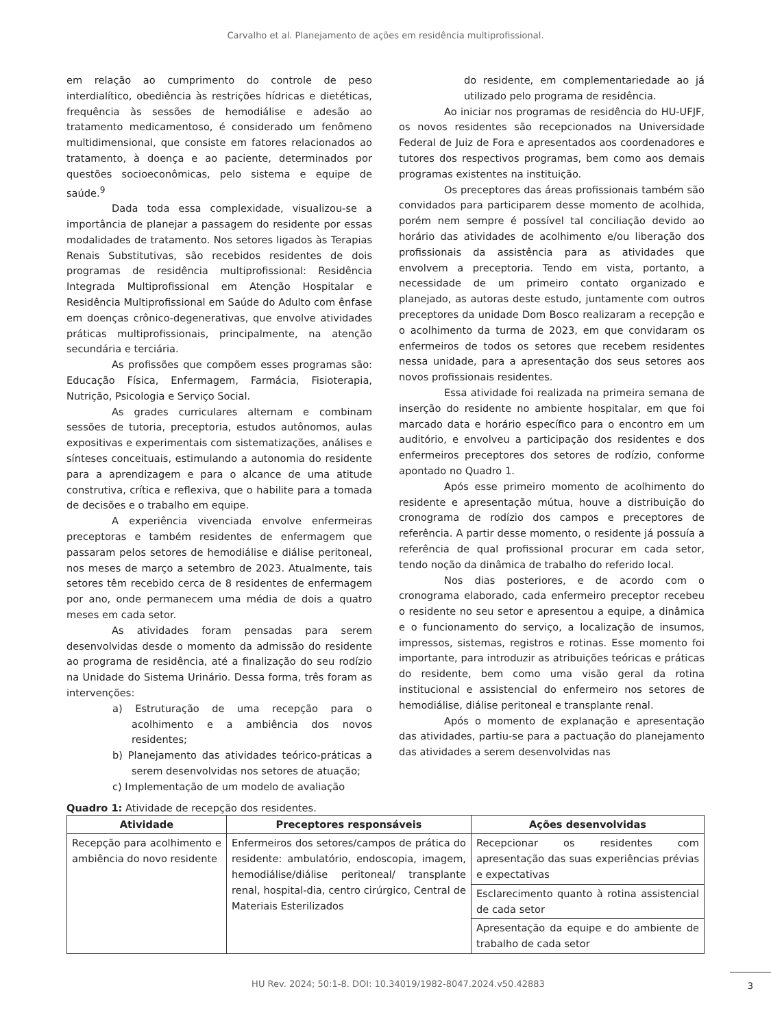Carvalho et al. Planejamento de ações em residência multiprofissional.
em relação ao cumprimento do controle de peso interdialítico, obediência às restrições hídricas e dietéticas, frequência às sessões de hemodiálise e adesão ao tratamento medicamentoso, é considerado um fenômeno multidimensional, que consiste em fatores relacionados ao tratamento, à doença e ao paciente, determinados por questões socioeconômicas, pelo sistema e equipe de saúde.<sup>9</sup>
Dada toda essa complexidade, visualizou-se a importância de planejar a passagem do residente por essas modalidades de tratamento. Nos setores ligados às Terapias Renais Substitutivas, são recebidos residentes de dois programas de residência multiprofissional: Residência Integrada Multiprofissional em Atenção Hospitalar e Residência Multiprofissional em Saúde do Adulto com ênfase em doenças crônico-degenerativas, que envolve atividades práticas multiprofissionais, principalmente, na atenção secundária e terciária.
As profissões que compõem esses programas são: Educação Física, Enfermagem, Farmácia, Fisioterapia, Nutrição, Psicologia e Serviço Social.
As grades curriculares alternam e combinam sessões de tutoria, preceptoria, estudos autônomos, aulas expositivas e experimentais com sistematizações, análises e sínteses conceituais, estimulando a autonomia do residente para a aprendizagem e para o alcance de uma atitude construtiva, crítica e reflexiva, que o habilite para a tomada de decisões e o trabalho em equipe.
A experiência vivenciada envolve enfermeiras preceptoras e também residentes de enfermagem que passaram pelos setores de hemodiálise e diálise peritoneal, nos meses de março a setembro de 2023. Atualmente, tais setores têm recebido cerca de 8 residentes de enfermagem por ano, onde permanecem uma média de dois a quatro meses em cada setor.
As atividades foram pensadas para serem desenvolvidas desde o momento da admissão do residente ao programa de residência, até a finalização do seu rodízio na Unidade do Sistema Urinário. Dessa forma, três foram as intervenções:
a) Estruturação de uma recepção para o acolhimento e a ambiência dos novos residentes;
b) Planejamento das atividades teórico-práticas a serem desenvolvidas nos setores de atuação;
c) Implementação de um modelo de avaliação
do residente, em complementariedade ao já utilizado pelo programa de residência.
Ao iniciar nos programas de residência do HU-UFJF, os novos residentes são recepcionados na Universidade Federal de Juiz de Fora e apresentados aos coordenadores e tutores dos respectivos programas, bem como aos demais programas existentes na instituição.
Os preceptores das áreas profissionais também são convidados para participarem desse momento de acolhida, porém nem sempre é possível tal conciliação devido ao horário das atividades de acolhimento e/ou liberação dos profissionais da assistência para as atividades que envolvem a preceptoria. Tendo em vista, portanto, a necessidade de um primeiro contato organizado e planejado, as autoras deste estudo, juntamente com outros preceptores da unidade Dom Bosco realizaram a recepção e o acolhimento da turma de 2023, em que convidaram os enfermeiros de todos os setores que recebem residentes nessa unidade, para a apresentação dos seus setores aos novos profissionais residentes.
Essa atividade foi realizada na primeira semana de inserção do residente no ambiente hospitalar, em que foi marcado data e horário específico para o encontro em um auditório, e envolveu a participação dos residentes e dos enfermeiros preceptores dos setores de rodízio, conforme apontado no Quadro 1.
Após esse primeiro momento de acolhimento do residente e apresentação mútua, houve a distribuição do cronograma de rodízio dos campos e preceptores de referência. A partir desse momento, o residente já possuía a referência de qual profissional procurar em cada setor, tendo noção da dinâmica de trabalho do referido local.
Nos dias posteriores, e de acordo com o cronograma elaborado, cada enfermeiro preceptor recebeu o residente no seu setor e apresentou a equipe, a dinâmica e o funcionamento do serviço, a localização de insumos, impressos, sistemas, registros e rotinas. Esse momento foi importante, para introduzir as atribuições teóricas e práticas do residente, bem como uma visão geral da rotina institucional e assistencial do enfermeiro nos setores de hemodiálise, diálise peritoneal e transplante renal.
Após o momento de explanação e apresentação das atividades, partiu-se para a pactuação do planejamento das atividades a serem desenvolvidas nas
Quadro 1: Atividade de recepção dos residentes.
| Atividade | Preceptores responsáveis | Ações desenvolvidas |
| --- | --- | --- |
| Recepção para acolhimento e ambiência do novo residente | Enfermeiros dos setores/campos de prática do residente: ambulatório, endoscopia, imagem, hemodiálise/diálise peritoneal/ transplante renal, hospital-dia, centro cirúrgico, Central de Materiais Esterilizados | Recepcionar os residentes com apresentação das suas experiências prévias e expectativas |
| | | Esclarecimento quanto à rotina assistencial de cada setor |
| | | Apresentação da equipe e do ambiente de trabalho de cada setor |
HU Rev. 2024; 50:1-8. DOI: 10.34019/1982-8047.2024.v50.42883
3